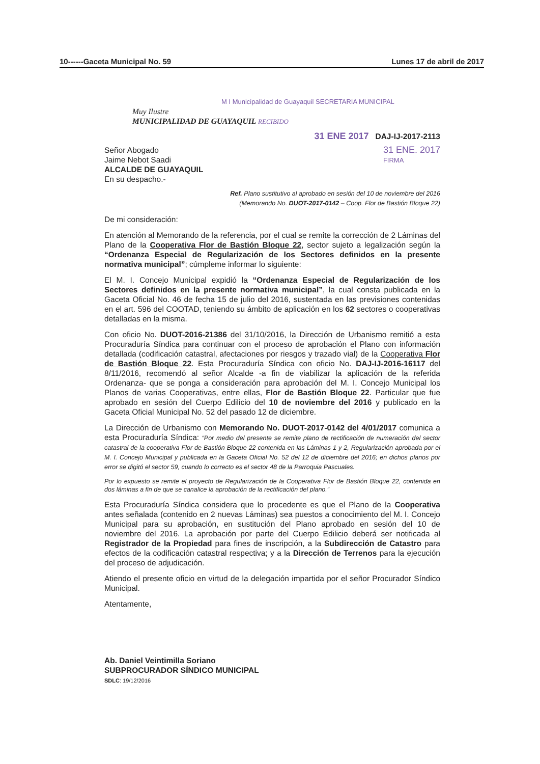10------Gaceta Municipal No. 59 Lunes 17 de abril de 2017
M I Municipalidad de Guayaquil SECRETARIA MUNICIPAL
Muy Ilustre
MUNICIPALIDAD DE GUAYAQUIL RECIBIDO
31 ENE 2017 DAJ-IJ-2017-2113
Señor Abogado
Jaime Nebot Saadi
ALCALDE DE GUAYAQUIL
En su despacho.-
31 ENE. 2017
FIRMA
Ref. Plano sustitutivo al aprobado en sesión del 10 de noviembre del 2016
(Memorando No. DUOT-2017-0142 – Coop. Flor de Bastión Bloque 22)
De mi consideración:
En atención al Memorando de la referencia, por el cual se remite la corrección de 2 Láminas del Plano de la Cooperativa Flor de Bastión Bloque 22, sector sujeto a legalización según la “Ordenanza Especial de Regularización de los Sectores definidos en la presente normativa municipal”; cúmpleme informar lo siguiente:
El M. I. Concejo Municipal expidió la “Ordenanza Especial de Regularización de los Sectores definidos en la presente normativa municipal”, la cual consta publicada en la Gaceta Oficial No. 46 de fecha 15 de julio del 2016, sustentada en las previsiones contenidas en el art. 596 del COOTAD, teniendo su ámbito de aplicación en los 62 sectores o cooperativas detalladas en la misma.
Con oficio No. DUOT-2016-21386 del 31/10/2016, la Dirección de Urbanismo remitió a esta Procuraduría Síndica para continuar con el proceso de aprobación el Plano con información detallada (codificación catastral, afectaciones por riesgos y trazado vial) de la Cooperativa Flor de Bastión Bloque 22. Esta Procuraduría Síndica con oficio No. DAJ-IJ-2016-16117 del 8/11/2016, recomendó al señor Alcalde -a fin de viabilizar la aplicación de la referida Ordenanza- que se ponga a consideración para aprobación del M. I. Concejo Municipal los Planos de varias Cooperativas, entre ellas, Flor de Bastión Bloque 22. Particular que fue aprobado en sesión del Cuerpo Edilicio del 10 de noviembre del 2016 y publicado en la Gaceta Oficial Municipal No. 52 del pasado 12 de diciembre.
La Dirección de Urbanismo con Memorando No. DUOT-2017-0142 del 4/01/2017 comunica a esta Procuraduría Síndica: “Por medio del presente se remite plano de rectificación de numeración del sector catastral de la cooperativa Flor de Bastión Bloque 22 contenida en las Láminas 1 y 2, Regularización aprobada por el M. I. Concejo Municipal y publicada en la Gaceta Oficial No. 52 del 12 de diciembre del 2016; en dichos planos por error se digitó el sector 59, cuando lo correcto es el sector 48 de la Parroquia Pascuales.
Por lo expuesto se remite el proyecto de Regularización de la Cooperativa Flor de Bastión Bloque 22, contenida en dos láminas a fin de que se canalice la aprobación de la rectificación del plano.”
Esta Procuraduría Síndica considera que lo procedente es que el Plano de la Cooperativa antes señalada (contenido en 2 nuevas Láminas) sea puestos a conocimiento del M. I. Concejo Municipal para su aprobación, en sustitución del Plano aprobado en sesión del 10 de noviembre del 2016. La aprobación por parte del Cuerpo Edilicio deberá ser notificada al Registrador de la Propiedad para fines de inscripción, a la Subdirección de Catastro para efectos de la codificación catastral respectiva; y a la Dirección de Terrenos para la ejecución del proceso de adjudicación.
Atiendo el presente oficio en virtud de la delegación impartida por el señor Procurador Síndico Municipal.
Atentamente,
Ab. Daniel Veintimilla Soriano
SUBPROCURADOR SÍNDICO MUNICIPAL
SDLC: 19/12/2016